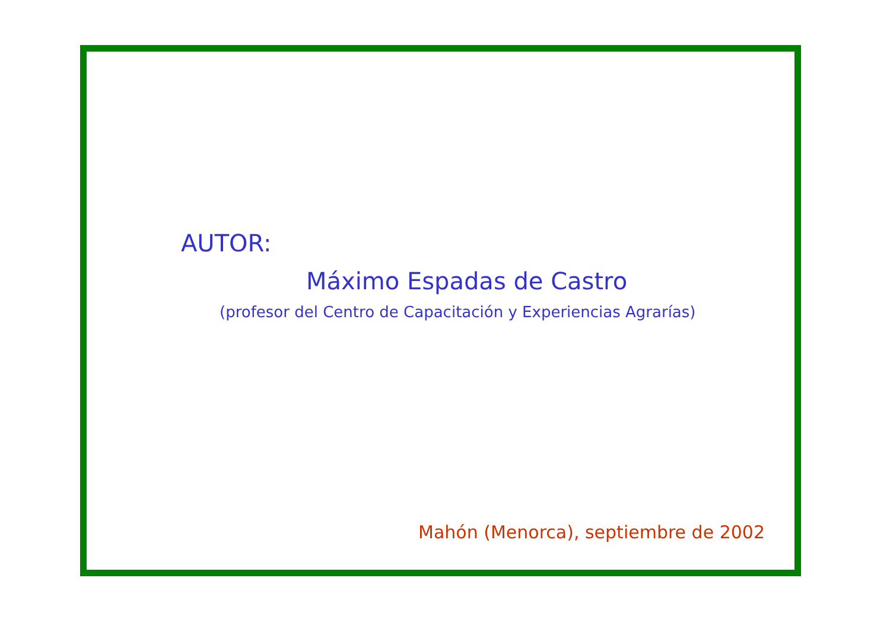AUTOR:
Máximo Espadas de Castro
(profesor del Centro de Capacitación y Experiencias Agrarías)
Mahón (Menorca), septiembre de 2002